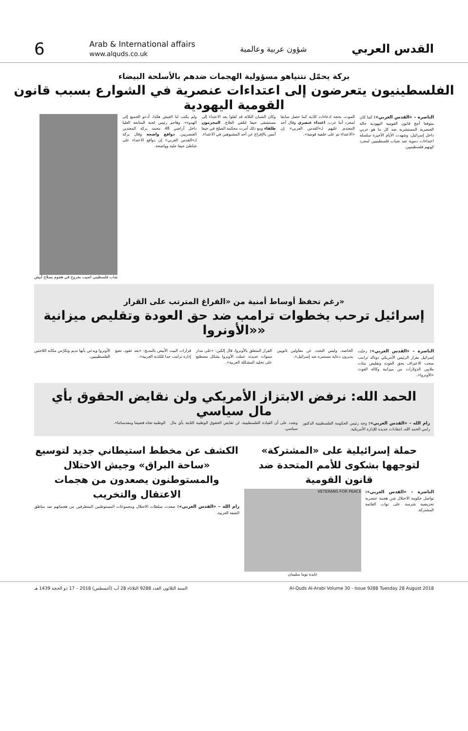6
Arab & International affairs
www.alquds.co.uk
شؤون عربية وعالمية
القدس العربي
بركة يحمّل نتنياهو مسؤولية الهجمات ضدهم بالأسلحة البيضاء
الفلسطينيون يتعرضون إلى اعتداءات عنصرية في الشوارع بسبب قانون القومية اليهودية
الناصرة – «القدس العربي»: كما كان متوقعا أجج قانون القومية اليهودية حالة العنصرية المستشرية ضد كل ما هو عربي داخل إسرائيل، وشهدت الأيام الأخيرة سلسلة اعتداءات دموية ضد شباب فلسطينيين لمجرد كونهم فلسطينيين.
الموت، بحجة ادعاءات كاذبة كما حصل سابقا لمجرد أننا عرب. اعتداء عنصري وقال أحد المعتدى عليهم لـ«القدس العربي» إن «الاعتداء تم على خلفية قومية».
وكان الشبان الثلاثة قد نُقلوا بعد الاعتداء إلى مستشفى حيفا لتلقي العلاج. المجرمون طلقاء ومع ذلك أمرت محكمة الصلح في حيفا أمس بالإفراج عن أحد المشبوهين في الاعتداء.
ولم يكتب لنا العيش هكذا، أدعو الجميع إلى الهدوء». وهاجم رئيس لجنة المتابعة العليا داخل أراضي 48 محمد بركة المعتدين العنصريين. دوافع واضحة وقال بركة لـ«القدس العربي» إن دوافع الاعتداء على شاطئ حيفا جلية وواضحة.
شاب فلسطيني اصيب بجروح في هجوم بسلاح أبيض
رغم تحفظ أوساط أمنية من «الفراغ المترتب على القرار»
إسرائيل ترحب بخطوات ترامب ضد حق العودة وتقليص ميزانية «الأونروا»
الناصرة – «القدس العربي»: رحبّت إسرائيل بقرار الرئيس الأمريكي دونالد ترامب سحب الاعتراف بحق العودة وتقليص مئات ملايين الدولارات من ميزانية وكالة الغوث «الأونروا».
الخاصة، وليس البحث عن مقاولين ثانويين يديرون دعاية مستمرة ضد إسرائيل».
القرار المتعلق بالأونروا، قال إلكين: «على مدار سنوات عديدة، عملت الأونروا بشكل مصطنع على تخليد المشكلة العربية».
قرارات البيت الأبيض بالمديح: «بعد عقود، تضع إدارة ترامب حدا للكذبة العربية».
الأونروا ويدعي بأنها تديم وتكرّس مكانة اللاجئين الفلسطينيين.
الحمد الله: نرفض الابتزاز الأمريكي ولن نقايض الحقوق بأي مال سياسي
رام الله – «القدس العربي»: وجه رئيس الحكومة الفلسطينية الدكتور رامي الحمد الله، انتقادات جديدة للإدارة الأمريكية.
وشدد على أن القيادة الفلسطينية، لن تقايض الحقوق الوطنية الثابتة بأي مال سياسي.
الوطنية تجاه قضيتنا ومقدساتنا».
حملة إسرائيلية على «المشتركة» لتوجهها بشكوى للأمم المتحدة ضد قانون القومية
الناصرة – «القدس العربي»: تواصل حكومة الاحتلال شن هجمة عنصرية تحريضية شرسة على نواب القائمة المشتركة.
VETERANS FOR PEACE
عايدة توما سليمان
الكشف عن مخطط استيطاني جديد لتوسيع «ساحة البراق» وجيش الاحتلال والمستوطنون يصعدون من هجمات الاعتقال والتخريب
رام الله – «القدس العربي»: صعدت سلطات الاحتلال ومجموعات المستوطنين المتطرفين من هجماتهم ضد مناطق الضفة الغربية.
السنة الثلاثون العدد 9288 الثلاثاء 28 آب (أغسطس) 2018 – 17 ذو الحجة 1439 هـ Al-Quds Al-Arabi Volume 30 - Issue 9288 Tuesday 28 August 2018